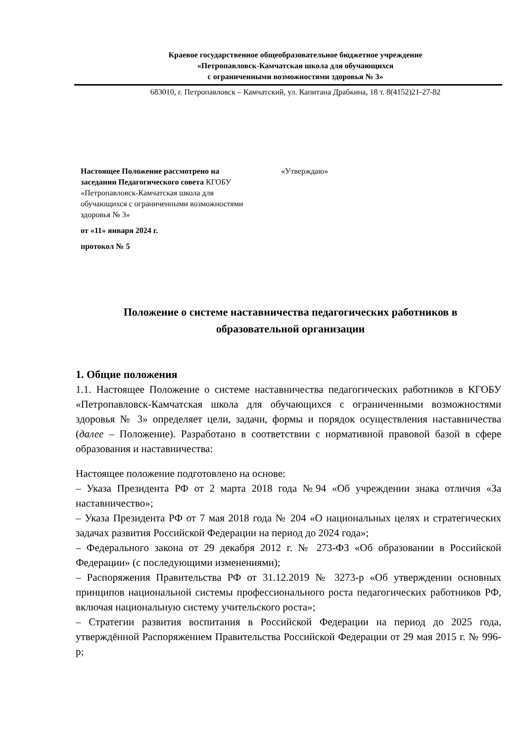Краевое государственное общеобразовательное бюджетное учреждение
«Петропавловск-Камчатская школа для обучающихся
с ограниченными возможностями здоровья № 3»
683010, г. Петропавловск – Камчатский, ул. Капитана Драбкина, 18 т. 8(4152)21-27-82
Настоящее Положение рассмотрено на заседании Педагогического совета КГОБУ «Петропавловск-Камчатская школа для обучающихся с ограниченными возможностями здоровья № 3»
от «11» января 2024 г.
протокол № 5
«Утверждаю»
Положение о системе наставничества педагогических работников в
образовательной организации
1. Общие положения
1.1. Настоящее Положение о системе наставничества педагогических работников в КГОБУ «Петропавловск-Камчатская школа для обучающихся с ограниченными возможностями здоровья № 3» определяет цели, задачи, формы и порядок осуществления наставничества (далее – Положение). Разработано в соответствии с нормативной правовой базой в сфере образования и наставничества:
Настоящее положение подготовлено на основе:
– Указа Президента РФ от 2 марта 2018 года №94 «Об учреждении знака отличия «За наставничество»;
– Указа Президента РФ от 7 мая 2018 года № 204 «О национальных целях и стратегических задачах развития Российской Федерации на период до 2024 года»;
– Федерального закона от 29 декабря 2012 г. № 273-ФЗ «Об образовании в Российской Федерации» (с последующими изменениями);
– Распоряжения Правительства РФ от 31.12.2019 № 3273-р «Об утверждении основных принципов национальной системы профессионального роста педагогических работников РФ, включая национальную систему учительского роста»;
– Стратегии развития воспитания в Российской Федерации на период до 2025 года, утверждённой Распоряжением Правительства Российской Федерации от 29 мая 2015 г. № 996-р;